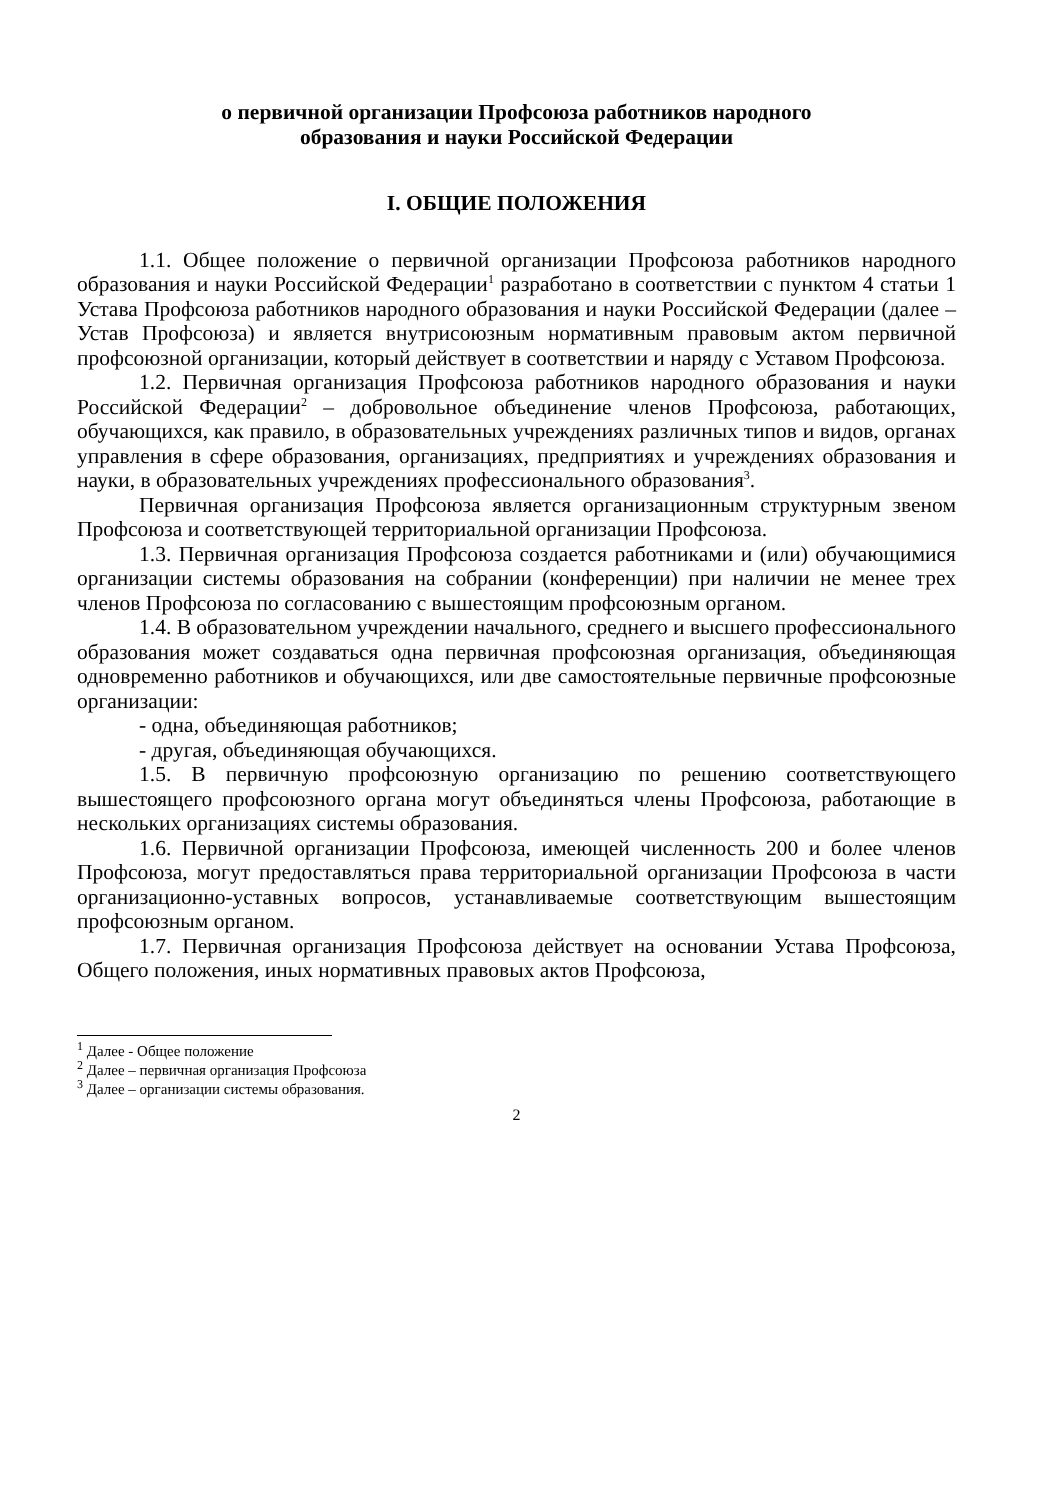о первичной организации Профсоюза работников народного
образования и науки Российской Федерации
I. ОБЩИЕ ПОЛОЖЕНИЯ
1.1. Общее положение о первичной организации Профсоюза работников народного образования и науки Российской Федерации<sup>1</sup> разработано в соответствии с пунктом 4 статьи 1 Устава Профсоюза работников народного образования и науки Российской Федерации (далее – Устав Профсоюза) и является внутрисоюзным нормативным правовым актом первичной профсоюзной организации, который действует в соответствии и наряду с Уставом Профсоюза.
1.2. Первичная организация Профсоюза работников народного образования и науки Российской Федерации<sup>2</sup> – добровольное объединение членов Профсоюза, работающих, обучающихся, как правило, в образовательных учреждениях различных типов и видов, органах управления в сфере образования, организациях, предприятиях и учреждениях образования и науки, в образовательных учреждениях профессионального образования<sup>3</sup>.
Первичная организация Профсоюза является организационным структурным звеном Профсоюза и соответствующей территориальной организации Профсоюза.
1.3. Первичная организация Профсоюза создается работниками и (или) обучающимися организации системы образования на собрании (конференции) при наличии не менее трех членов Профсоюза по согласованию с вышестоящим профсоюзным органом.
1.4. В образовательном учреждении начального, среднего и высшего профессионального образования может создаваться одна первичная профсоюзная организация, объединяющая одновременно работников и обучающихся, или две самостоятельные первичные профсоюзные организации:
- одна, объединяющая работников;
- другая, объединяющая обучающихся.
1.5. В первичную профсоюзную организацию по решению соответствующего вышестоящего профсоюзного органа могут объединяться члены Профсоюза, работающие в нескольких организациях системы образования.
1.6. Первичной организации Профсоюза, имеющей численность 200 и более членов Профсоюза, могут предоставляться права территориальной организации Профсоюза в части организационно-уставных вопросов, устанавливаемые соответствующим вышестоящим профсоюзным органом.
1.7. Первичная организация Профсоюза действует на основании Устава Профсоюза, Общего положения, иных нормативных правовых актов Профсоюза,
<sup>1</sup> Далее - Общее положение
<sup>2</sup> Далее – первичная организация Профсоюза
<sup>3</sup> Далее – организации системы образования.
2